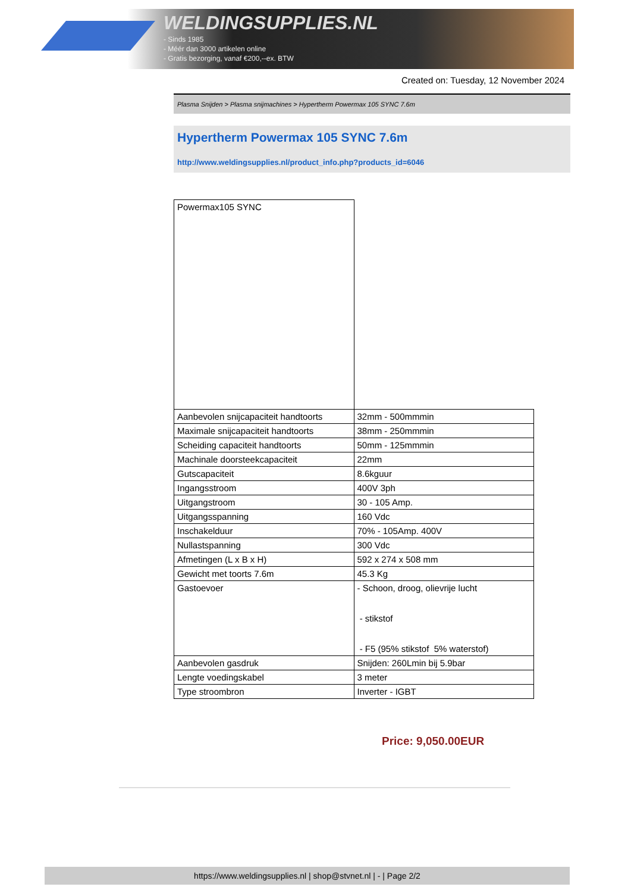WELDINGSUPPLIES.NL
- Sinds 1985
- Méér dan 3000 artikelen online
- Gratis bezorging, vanaf €200,--ex. BTW
Created on: Tuesday, 12 November 2024
Plasma Snijden > Plasma snijmachines > Hypertherm Powermax 105 SYNC 7.6m
Hypertherm Powermax 105 SYNC 7.6m
http://www.weldingsupplies.nl/product_info.php?products_id=6046
| Powermax105 SYNC | |
| Aanbevolen snijcapaciteit handtoorts | 32mm - 500mmmin |
| Maximale snijcapaciteit handtoorts | 38mm - 250mmmin |
| Scheiding capaciteit handtoorts | 50mm - 125mmmin |
| Machinale doorsteekcapaciteit | 22mm |
| Gutscapaciteit | 8.6kguur |
| Ingangsstroom | 400V 3ph |
| Uitgangstroom | 30 - 105 Amp. |
| Uitgangsspanning | 160 Vdc |
| Inschakelduur | 70% - 105Amp. 400V |
| Nullastspanning | 300 Vdc |
| Afmetingen (L x B x H) | 592 x 274 x 508 mm |
| Gewicht met toorts 7.6m | 45.3 Kg |
| Gastoevoer | - Schoon, droog, olievrije lucht - stikstof - F5 (95% stikstof 5% waterstof) |
| Aanbevolen gasdruk | Snijden: 260Lmin bij 5.9bar |
| Lengte voedingskabel | 3 meter |
| Type stroombron | Inverter - IGBT |
Price: 9,050.00EUR
https://www.weldingsupplies.nl | shop@stvnet.nl | - | Page 2/2